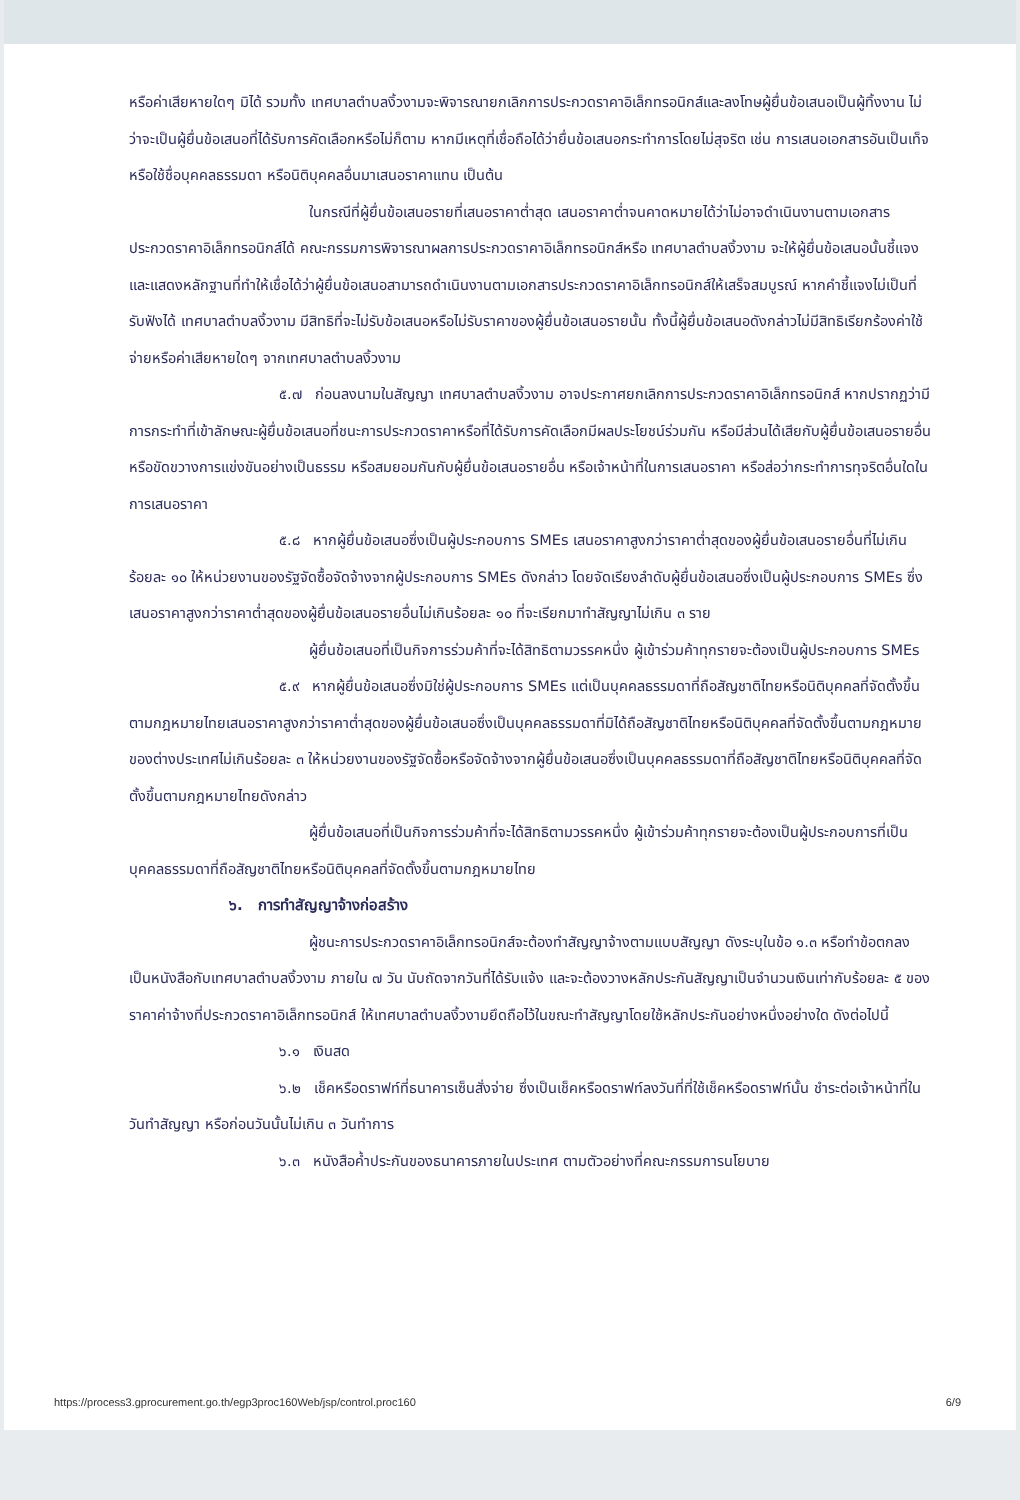หรือค่าเสียหายใดๆ มิได้ รวมทั้ง เทศบาลตำบลงิ้วงามจะพิจารณายกเลิกการประกวดราคาอิเล็กทรอนิกส์และลงโทษผู้ยื่นข้อเสนอเป็นผู้ทิ้งงาน ไม่ว่าจะเป็นผู้ยื่นข้อเสนอที่ได้รับการคัดเลือกหรือไม่ก็ตาม หากมีเหตุที่เชื่อถือได้ว่ายื่นข้อเสนอกระทำการโดยไม่สุจริต เช่น การเสนอเอกสารอันเป็นเท็จ หรือใช้ชื่อบุคคลธรรมดา หรือนิติบุคคลอื่นมาเสนอราคาแทน เป็นต้น
ในกรณีที่ผู้ยื่นข้อเสนอรายที่เสนอราคาต่ำสุด เสนอราคาต่ำจนคาดหมายได้ว่าไม่อาจดำเนินงานตามเอกสารประกวดราคาอิเล็กทรอนิกส์ได้ คณะกรรมการพิจารณาผลการประกวดราคาอิเล็กทรอนิกส์หรือ เทศบาลตำบลงิ้วงาม จะให้ผู้ยื่นข้อเสนอนั้นชี้แจงและแสดงหลักฐานที่ทำให้เชื่อได้ว่าผู้ยื่นข้อเสนอสามารถดำเนินงานตามเอกสารประกวดราคาอิเล็กทรอนิกส์ให้เสร็จสมบูรณ์ หากคำชี้แจงไม่เป็นที่รับฟังได้ เทศบาลตำบลงิ้วงาม มีสิทธิที่จะไม่รับข้อเสนอหรือไม่รับราคาของผู้ยื่นข้อเสนอรายนั้น ทั้งนี้ผู้ยื่นข้อเสนอดังกล่าวไม่มีสิทธิเรียกร้องค่าใช้จ่ายหรือค่าเสียหายใดๆ จากเทศบาลตำบลงิ้วงาม
๕.๗ ก่อนลงนามในสัญญา เทศบาลตำบลงิ้วงาม อาจประกาศยกเลิกการประกวดราคาอิเล็กทรอนิกส์ หากปรากฏว่ามีการกระทำที่เข้าลักษณะผู้ยื่นข้อเสนอที่ชนะการประกวดราคาหรือที่ได้รับการคัดเลือกมีผลประโยชน์ร่วมกัน หรือมีส่วนได้เสียกับผู้ยื่นข้อเสนอรายอื่น หรือขัดขวางการแข่งขันอย่างเป็นธรรม หรือสมยอมกันกับผู้ยื่นข้อเสนอรายอื่น หรือเจ้าหน้าที่ในการเสนอราคา หรือส่อว่ากระทำการทุจริตอื่นใดในการเสนอราคา
๕.๘ หากผู้ยื่นข้อเสนอซึ่งเป็นผู้ประกอบการ SMEs เสนอราคาสูงกว่าราคาต่ำสุดของผู้ยื่นข้อเสนอรายอื่นที่ไม่เกินร้อยละ ๑๐ ให้หน่วยงานของรัฐจัดซื้อจัดจ้างจากผู้ประกอบการ SMEs ดังกล่าว โดยจัดเรียงลำดับผู้ยื่นข้อเสนอซึ่งเป็นผู้ประกอบการ SMEs ซึ่งเสนอราคาสูงกว่าราคาต่ำสุดของผู้ยื่นข้อเสนอรายอื่นไม่เกินร้อยละ ๑๐ ที่จะเรียกมาทำสัญญาไม่เกิน ๓ ราย
ผู้ยื่นข้อเสนอที่เป็นกิจการร่วมค้าที่จะได้สิทธิตามวรรคหนึ่ง ผู้เข้าร่วมค้าทุกรายจะต้องเป็นผู้ประกอบการ SMEs
๕.๙ หากผู้ยื่นข้อเสนอซึ่งมิใช่ผู้ประกอบการ SMEs แต่เป็นบุคคลธรรมดาที่ถือสัญชาติไทยหรือนิติบุคคลที่จัดตั้งขึ้นตามกฎหมายไทยเสนอราคาสูงกว่าราคาต่ำสุดของผู้ยื่นข้อเสนอซึ่งเป็นบุคคลธรรมดาที่มิได้ถือสัญชาติไทยหรือนิติบุคคลที่จัดตั้งขึ้นตามกฎหมายของต่างประเทศไม่เกินร้อยละ ๓ ให้หน่วยงานของรัฐจัดซื้อหรือจัดจ้างจากผู้ยื่นข้อเสนอซึ่งเป็นบุคคลธรรมดาที่ถือสัญชาติไทยหรือนิติบุคคลที่จัดตั้งขึ้นตามกฎหมายไทยดังกล่าว
ผู้ยื่นข้อเสนอที่เป็นกิจการร่วมค้าที่จะได้สิทธิตามวรรคหนึ่ง ผู้เข้าร่วมค้าทุกรายจะต้องเป็นผู้ประกอบการที่เป็นบุคคลธรรมดาที่ถือสัญชาติไทยหรือนิติบุคคลที่จัดตั้งขึ้นตามกฎหมายไทย
๖. การทำสัญญาจ้างก่อสร้าง
ผู้ชนะการประกวดราคาอิเล็กทรอนิกส์จะต้องทำสัญญาจ้างตามแบบสัญญา ดังระบุในข้อ ๑.๓ หรือทำข้อตกลงเป็นหนังสือกับเทศบาลตำบลงิ้วงาม ภายใน ๗ วัน นับถัดจากวันที่ได้รับแจ้ง และจะต้องวางหลักประกันสัญญาเป็นจำนวนเงินเท่ากับร้อยละ ๕ ของราคาค่าจ้างที่ประกวดราคาอิเล็กทรอนิกส์ ให้เทศบาลตำบลงิ้วงามยึดถือไว้ในขณะทำสัญญาโดยใช้หลักประกันอย่างหนึ่งอย่างใด ดังต่อไปนี้
๖.๑ เงินสด
๖.๒ เช็คหรือดราฟท์ที่ธนาคารเซ็นสั่งจ่าย ซึ่งเป็นเช็คหรือดราฟท์ลงวันที่ที่ใช้เช็คหรือดราฟท์นั้น ชำระต่อเจ้าหน้าที่ในวันทำสัญญา หรือก่อนวันนั้นไม่เกิน ๓ วันทำการ
๖.๓ หนังสือค้ำประกันของธนาคารภายในประเทศ ตามตัวอย่างที่คณะกรรมการนโยบาย
https://process3.gprocurement.go.th/egp3proc160Web/jsp/control.proc160 6/9